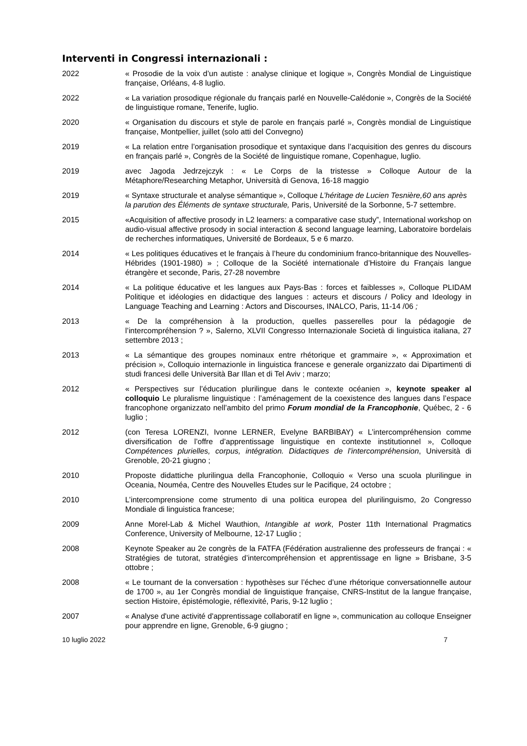Interventi in Congressi internazionali :
2022 « Prosodie de la voix d’un autiste : analyse clinique et logique », Congrès Mondial de Linguistique française, Orléans, 4-8 luglio.
2022 « La variation prosodique régionale du français parlé en Nouvelle-Calédonie », Congrès de la Société de linguistique romane, Tenerife, luglio.
2020 « Organisation du discours et style de parole en français parlé », Congrès mondial de Linguistique française, Montpellier, juillet (solo atti del Convegno)
2019 « La relation entre l’organisation prosodique et syntaxique dans l’acquisition des genres du discours en français parlé », Congrès de la Société de linguistique romane, Copenhague, luglio.
2019 avec Jagoda Jedrzejczyk : « Le Corps de la tristesse » Colloque Autour de la Métaphore/Researching Metaphor, Università di Genova, 16-18 maggio
2019 « Syntaxe structurale et analyse sémantique », Colloque L’héritage de Lucien Tesnière,60 ans après la parution des Éléments de syntaxe structurale, Paris, Université de la Sorbonne, 5-7 settembre.
2015 «Acquisition of affective prosody in L2 learners: a comparative case study”, International workshop on audio-visual affective prosody in social interaction & second language learning, Laboratoire bordelais de recherches informatiques, Université de Bordeaux, 5 e 6 marzo.
2014 « Les politiques éducatives et le français à l’heure du condominium franco-britannique des Nouvelles-Hébrides (1901-1980) » ; Colloque de la Société internationale d’Histoire du Français langue étrangère et seconde, Paris, 27-28 novembre
2014 « La politique éducative et les langues aux Pays-Bas : forces et faiblesses », Colloque PLIDAM Politique et idéologies en didactique des langues : acteurs et discours / Policy and Ideology in Language Teaching and Learning : Actors and Discourses, INALCO, Paris, 11-14 /06 ;
2013 « De la compréhension à la production, quelles passerelles pour la pédagogie de l’intercompréhension ? », Salerno, XLVII Congresso Internazionale Società di linguistica italiana, 27 settembre 2013 ;
2013 « La sémantique des groupes nominaux entre rhétorique et grammaire », « Approximation et précision », Colloquio internazionle in linguistica francese e generale organizzato dai Dipartimenti di studi francesi delle Università Bar Illan et di Tel Aviv ; marzo;
2012 « Perspectives sur l’éducation plurilingue dans le contexte océanien », keynote speaker al colloquio Le pluralisme linguistique : l’aménagement de la coexistence des langues dans l’espace francophone organizzato nell’ambito del primo Forum mondial de la Francophonie, Québec, 2 - 6 luglio ;
2012 (con Teresa LORENZI, Ivonne LERNER, Evelyne BARBIBAY) « L’intercompréhension comme diversification de l’offre d’apprentissage linguistique en contexte institutionnel », Colloque Compétences plurielles, corpus, intégration. Didactiques de l’intercompréhension, Università di Grenoble, 20-21 giugno ;
2010 Proposte didattiche plurilingua della Francophonie, Colloquio « Verso una scuola plurilingue in Oceania, Nouméa, Centre des Nouvelles Etudes sur le Pacifique, 24 octobre ;
2010 L’intercomprensione come strumento di una politica europea del plurilinguismo, 2o Congresso Mondiale di linguistica francese;
2009 Anne Morel-Lab & Michel Wauthion, Intangible at work, Poster 11th International Pragmatics Conference, University of Melbourne, 12-17 Luglio ;
2008 Keynote Speaker au 2e congrès de la FATFA (Fédération australienne des professeurs de françai : « Stratégies de tutorat, stratégies d’intercompréhension et apprentissage en ligne » Brisbane, 3-5 ottobre ;
2008 « Le tournant de la conversation : hypothèses sur l’échec d’une rhétorique conversationnelle autour de 1700 », au 1er Congrès mondial de linguistique française, CNRS-Institut de la langue française, section Histoire, épistémologie, réflexivité, Paris, 9-12 luglio ;
2007 « Analyse d'une activité d'apprentissage collaboratif en ligne », communication au colloque Enseigner pour apprendre en ligne, Grenoble, 6-9 giugno ;
10 luglio 2022 7